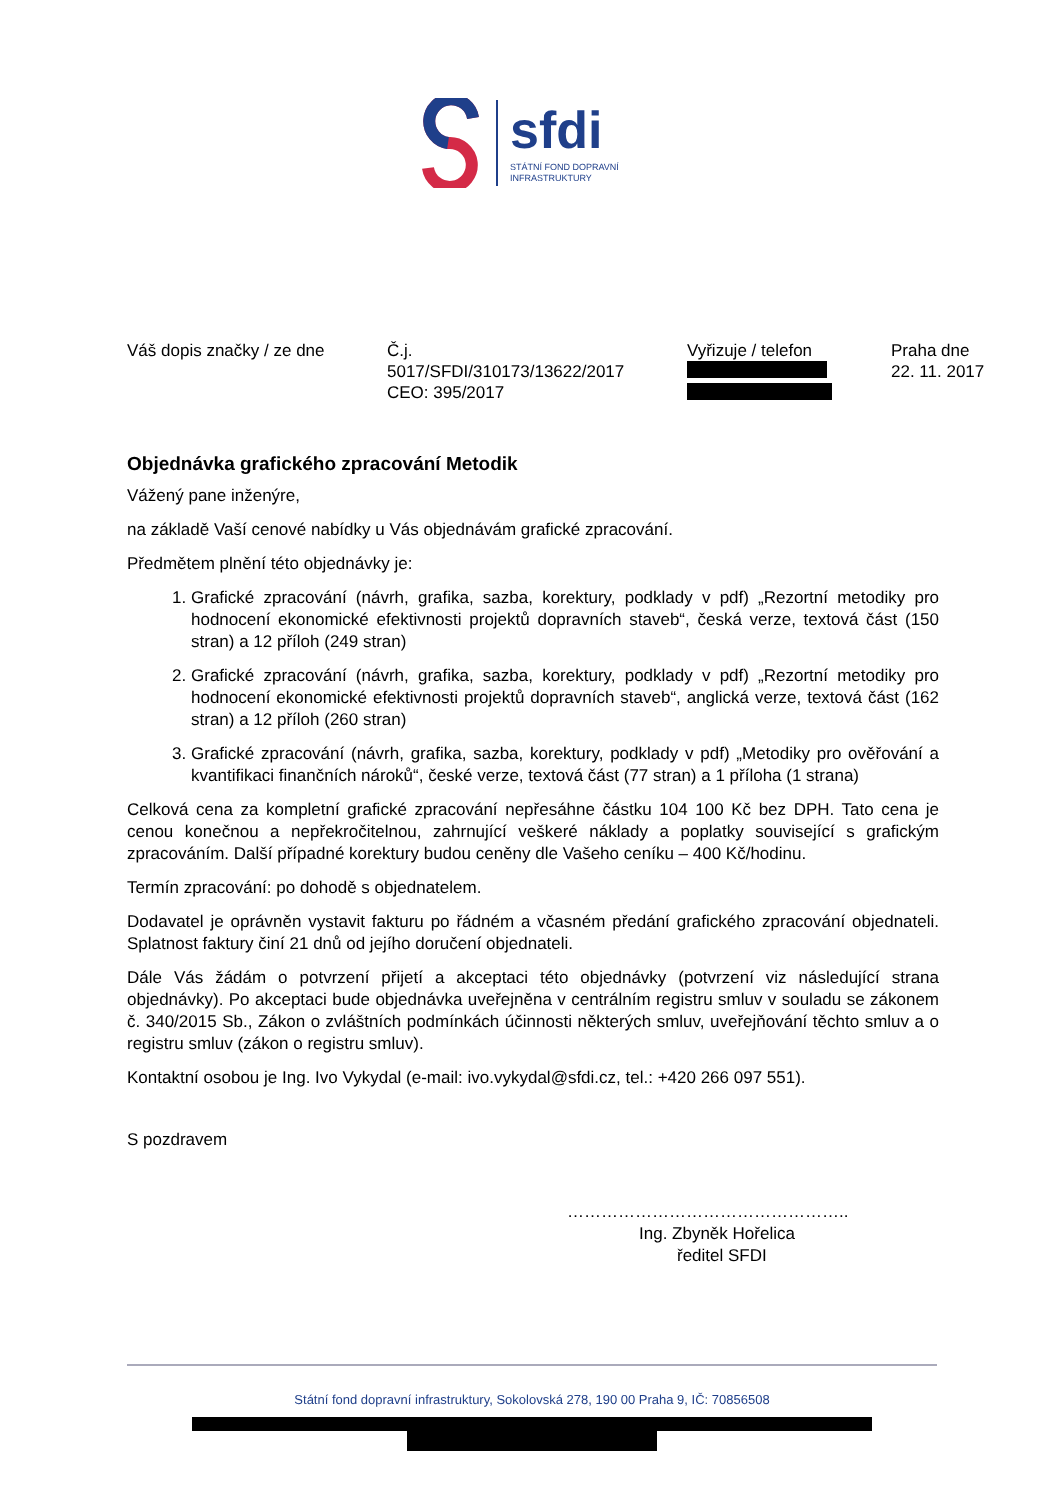sfdi
STÁTNÍ FOND DOPRAVNÍ
INFRASTRUKTURY
Váš dopis značky / ze dne Č.j.
5017/SFDI/310173/13622/2017
CEO: 395/2017
Vyřizuje / telefon
Praha dne
22. 11. 2017
Objednávka grafického zpracování Metodik
Vážený pane inženýre,
na základě Vaší cenové nabídky u Vás objednávám grafické zpracování.
Předmětem plnění této objednávky je:
1. Grafické zpracování (návrh, grafika, sazba, korektury, podklady v pdf) „Rezortní metodiky pro hodnocení ekonomické efektivnosti projektů dopravních staveb“, česká verze, textová část (150 stran) a 12 příloh (249 stran)
2. Grafické zpracování (návrh, grafika, sazba, korektury, podklady v pdf) „Rezortní metodiky pro hodnocení ekonomické efektivnosti projektů dopravních staveb“, anglická verze, textová část (162 stran) a 12 příloh (260 stran)
3. Grafické zpracování (návrh, grafika, sazba, korektury, podklady v pdf) „Metodiky pro ověřování a kvantifikaci finančních nároků“, české verze, textová část (77 stran) a 1 příloha (1 strana)
Celková cena za kompletní grafické zpracování nepřesáhne částku 104 100 Kč bez DPH. Tato cena je cenou konečnou a nepřekročitelnou, zahrnující veškeré náklady a poplatky související s grafickým zpracováním. Další případné korektury budou ceněny dle Vašeho ceníku – 400 Kč/hodinu.
Termín zpracování: po dohodě s objednatelem.
Dodavatel je oprávněn vystavit fakturu po řádném a včasném předání grafického zpracování objednateli. Splatnost faktury činí 21 dnů od jejího doručení objednateli.
Dále Vás žádám o potvrzení přijetí a akceptaci této objednávky (potvrzení viz následující strana objednávky). Po akceptaci bude objednávka uveřejněna v centrálním registru smluv v souladu se zákonem č. 340/2015 Sb., Zákon o zvláštních podmínkách účinnosti některých smluv, uveřejňování těchto smluv a o registru smluv (zákon o registru smluv).
Kontaktní osobou je Ing. Ivo Vykydal (e-mail: ivo.vykydal@sfdi.cz, tel.: +420 266 097 551).
S pozdravem
…………………………………………..
Ing. Zbyněk Hořelica
ředitel SFDI
Státní fond dopravní infrastruktury, Sokolovská 278, 190 00 Praha 9, IČ: 70856508